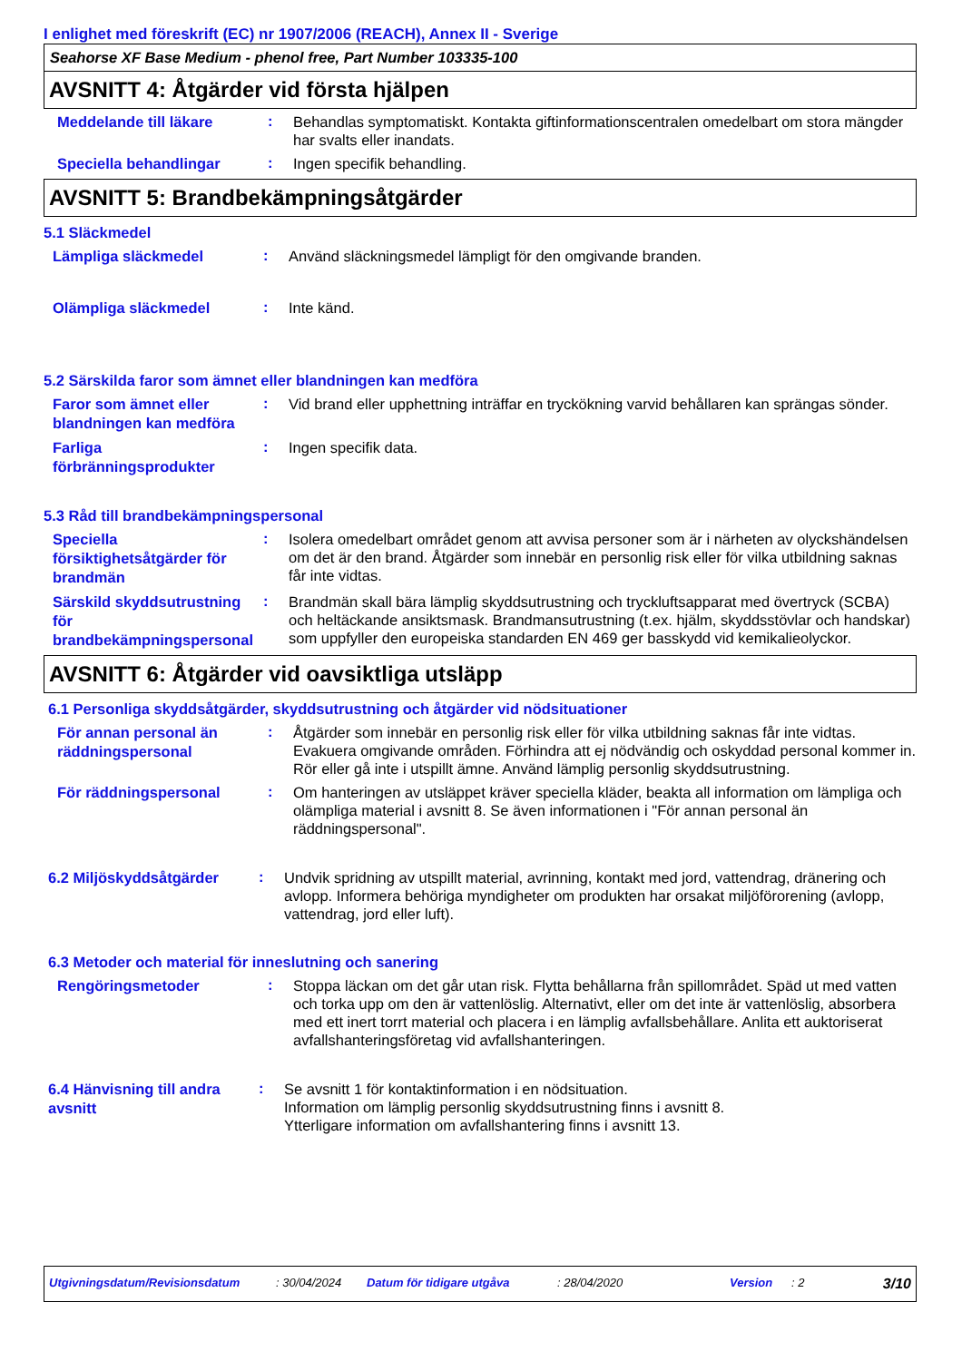I enlighet med föreskrift (EC) nr 1907/2006 (REACH), Annex II - Sverige
Seahorse XF Base Medium - phenol free, Part Number 103335-100
AVSNITT 4: Åtgärder vid första hjälpen
Meddelande till läkare
:
Behandlas symptomatiskt. Kontakta giftinformationscentralen omedelbart om stora mängder har svalts eller inandats.
Speciella behandlingar
:
Ingen specifik behandling.
AVSNITT 5: Brandbekämpningsåtgärder
5.1 Släckmedel
Lämpliga släckmedel
:
Använd släckningsmedel lämpligt för den omgivande branden.
Olämpliga släckmedel
:
Inte känd.
5.2 Särskilda faror som ämnet eller blandningen kan medföra
Faror som ämnet eller blandningen kan medföra
:
Vid brand eller upphettning inträffar en tryckökning varvid behållaren kan sprängas sönder.
Farliga förbränningsprodukter
:
Ingen specifik data.
5.3 Råd till brandbekämpningspersonal
Speciella försiktighetsåtgärder för brandmän
:
Isolera omedelbart området genom att avvisa personer som är i närheten av olyckshändelsen om det är den brand. Åtgärder som innebär en personlig risk eller för vilka utbildning saknas får inte vidtas.
Särskild skyddsutrustning för brandbekämpningspersonal
:
Brandmän skall bära lämplig skyddsutrustning och tryckluftsapparat med övertryck (SCBA) och heltäckande ansiktsmask. Brandmansutrustning (t.ex. hjälm, skyddsstövlar och handskar) som uppfyller den europeiska standarden EN 469 ger basskydd vid kemikalieolyckor.
AVSNITT 6: Åtgärder vid oavsiktliga utsläpp
6.1 Personliga skyddsåtgärder, skyddsutrustning och åtgärder vid nödsituationer
För annan personal än räddningspersonal
:
Åtgärder som innebär en personlig risk eller för vilka utbildning saknas får inte vidtas. Evakuera omgivande områden. Förhindra att ej nödvändig och oskyddad personal kommer in. Rör eller gå inte i utspillt ämne. Använd lämplig personlig skyddsutrustning.
För räddningspersonal
:
Om hanteringen av utsläppet kräver speciella kläder, beakta all information om lämpliga och olämpliga material i avsnitt 8. Se även informationen i "För annan personal än räddningspersonal".
6.2 Miljöskyddsåtgärder
:
Undvik spridning av utspillt material, avrinning, kontakt med jord, vattendrag, dränering och avlopp. Informera behöriga myndigheter om produkten har orsakat miljöförorening (avlopp, vattendrag, jord eller luft).
6.3 Metoder och material för inneslutning och sanering
Rengöringsmetoder
:
Stoppa läckan om det går utan risk. Flytta behållarna från spillområdet. Späd ut med vatten och torka upp om den är vattenlöslig. Alternativt, eller om det inte är vattenlöslig, absorbera med ett inert torrt material och placera i en lämplig avfallsbehållare. Anlita ett auktoriserat avfallshanteringsföretag vid avfallshanteringen.
6.4 Hänvisning till andra avsnitt
:
Se avsnitt 1 för kontaktinformation i en nödsituation.
Information om lämplig personlig skyddsutrustning finns i avsnitt 8.
Ytterligare information om avfallshantering finns i avsnitt 13.
Utgivningsdatum/Revisionsdatum: 30/04/2024 Datum för tidigare utgåva: 28/04/2020 Version: 2 3/10